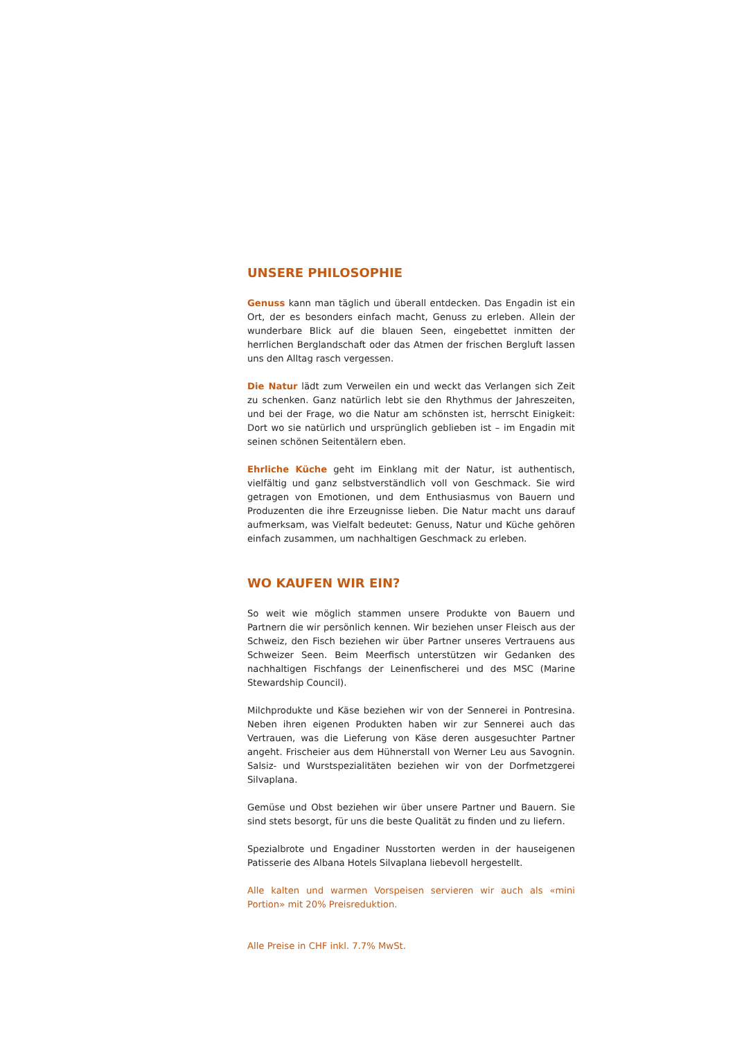UNSERE PHILOSOPHIE
Genuss kann man täglich und überall entdecken. Das Engadin ist ein Ort, der es besonders einfach macht, Genuss zu erleben. Allein der wunderbare Blick auf die blauen Seen, eingebettet inmitten der herrlichen Berglandschaft oder das Atmen der frischen Bergluft lassen uns den Alltag rasch vergessen.
Die Natur lädt zum Verweilen ein und weckt das Verlangen sich Zeit zu schenken. Ganz natürlich lebt sie den Rhythmus der Jahreszeiten, und bei der Frage, wo die Natur am schönsten ist, herrscht Einigkeit: Dort wo sie natürlich und ursprünglich geblieben ist – im Engadin mit seinen schönen Seitentälern eben.
Ehrliche Küche geht im Einklang mit der Natur, ist authentisch, vielfältig und ganz selbstverständlich voll von Geschmack. Sie wird getragen von Emotionen, und dem Enthusiasmus von Bauern und Produzenten die ihre Erzeugnisse lieben. Die Natur macht uns darauf aufmerksam, was Vielfalt bedeutet: Genuss, Natur und Küche gehören einfach zusammen, um nachhaltigen Geschmack zu erleben.
WO KAUFEN WIR EIN?
So weit wie möglich stammen unsere Produkte von Bauern und Partnern die wir persönlich kennen. Wir beziehen unser Fleisch aus der Schweiz, den Fisch beziehen wir über Partner unseres Vertrauens aus Schweizer Seen. Beim Meerfisch unterstützen wir Gedanken des nachhaltigen Fischfangs der Leinenfischerei und des MSC (Marine Stewardship Council).
Milchprodukte und Käse beziehen wir von der Sennerei in Pontresina. Neben ihren eigenen Produkten haben wir zur Sennerei auch das Vertrauen, was die Lieferung von Käse deren ausgesuchter Partner angeht. Frischeier aus dem Hühnerstall von Werner Leu aus Savognin. Salsiz- und Wurstspezialitäten beziehen wir von der Dorfmetzgerei Silvaplana.
Gemüse und Obst beziehen wir über unsere Partner und Bauern. Sie sind stets besorgt, für uns die beste Qualität zu finden und zu liefern.
Spezialbrote und Engadiner Nusstorten werden in der hauseigenen Patisserie des Albana Hotels Silvaplana liebevoll hergestellt.
Alle kalten und warmen Vorspeisen servieren wir auch als «mini Portion» mit 20% Preisreduktion.
Alle Preise in CHF inkl. 7.7% MwSt.